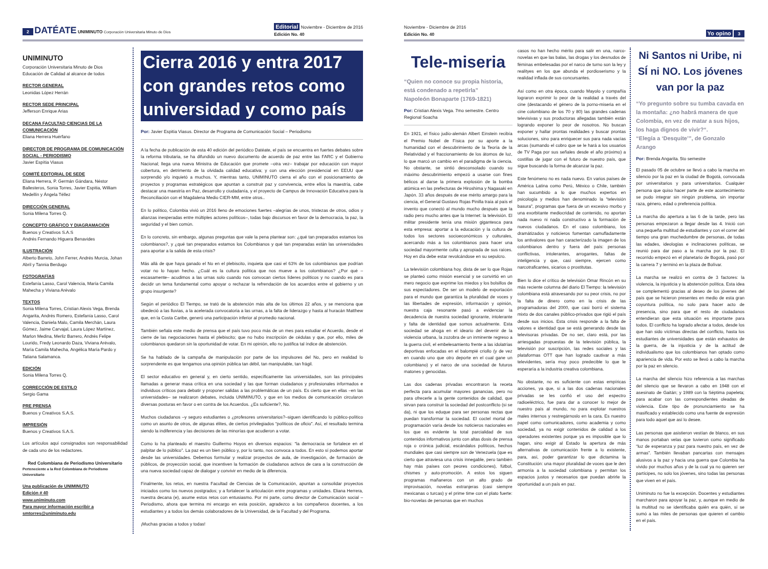2 DATÉATE UNIMINUTO Corporación Universitaria Minuto de Dios
Editorial Noviembre - Diciembre de 2016
Edición No. 40
UNIMINUTO
Corporación Universitaria Minuto de Dios
Educación de Calidad al alcance de todos
RECTOR GENERAL
Leonidas López Herrán
RECTOR SEDE PRINCIPAL
Jefferson Enrique Arias
DECANA FACULTAD CIENCIAS DE LA COMUNICACIÓN
Eliana Herrera Huérfano
DIRECTOR DE PROGRAMA DE COMUNICACIÓN SOCIAL - PERIODISMO
Javier Espítia Viasus
COMITÉ EDITORIAL DE SEDE
Eliana Herrera, P. Germán Gándara, Néstor Ballesteros, Sonia Torres, Javier Espitia, William Medellín y Ángela Téllez
DIRECCIÓN GENERAL
Sonia Milena Torres Q.
CONCEPTO GRÁFICO Y DIAGRAMACIÓN
Buenos y Creativos S.A.S
Andrés Fernando Higuera Benavides
ILUSTRACIÓN
Alberto Barreto, John Ferrer, Andrés Murcia, Johan Abril y Tannia Berdugo
FOTOGRAFÍAS
Estefanía Lasso, Carol Valencia, María Camila Mahecha y Viviana Arévalo
TEXTOS
Sonia Milena Torres, Cristian Alexis Vega, Brenda Angarita, Andrés Romero, Estefanía Lasso, Carol Valencia, Daniela Malo, Camila Merchán, Laura Gómez, Jaime Carvajal, Laura López Martínez, Marlon Medina, Merliz Barrero, Andrés Felipe Lourido, Fredy Leonardo Daza, Viviana Arévalo, María Camila Mahecha, Angélica María Pardo y Tatiana Salamanca.
EDICIÓN
Sonia Milena Torres Q.
CORRECCIÓN DE ESTILO
Sergio Gama
PRE PRENSA
Buenos y Creativos S.A.S.
IMPRESIÓN
Buenos y Creativos S.A.S.
Los artículos aquí consignados son responsabilidad de cada uno de los redactores.
Red Colombiana de Periodismo Universitario
Perteneciente a la Red Colombiana de Periodismo Universitario
Una publicación de UNIMINUTO
Edición # 40
www.uniminuto.com
Para mayor información escribir a
smtorres@uniminuto.edu
Cierra 2016 y entra 2017 con grandes retos como universidad y como país
Por: Javier Espitia Viasus. Director de Programa de Comunicación Social – Periodismo
A la fecha de publicación de esta 40 edición del periódico Datéate, el país se encuentra en fuertes debates sobre la reforma tributaria, se ha difundido un nuevo documento de acuerdo de paz entre las FARC y el Gobierno Nacional; llega una nueva Ministra de Educación que promete –otra vez– trabajar por educación con mayor cobertura, en detrimento de la olvidada calidad educativa; y con una elección presidencial en EEUU que sorprendió y/o inquietó a muchos. Y, mientras tanto, UNIMINUTO cierra el año con el posicionamiento de proyectos y programas estratégicos que apuntan a construir paz y convivencia, entre ellos la maestría, cabe destacar una maestría en Paz, desarrollo y ciudadanía, y el proyecto de Campus de Innovación Educativa para la Reconciliación con el Magdalena Medio CIER-MM, entre otros..
En lo político, Colombia vivió un 2016 lleno de emociones fuertes –alegrías de unos, tristezas de otros, odios y alianzas inesperadas entre múltiples actores políticos–, todas bajo discursos en favor de la democracia, la paz, la seguridad y el bien común.
En lo concreto, sin embargo, algunas preguntas que vale la pena plantear son: ¿qué tan preparados estamos los colombianos?, y ¿qué tan preparados estamos los Colombianos y qué tan preparadas están las universidades para aportar a la salida de esta crisis?
Más allá de que haya ganado el No en el plebiscito, inquieta que casi el 63% de los colombianos que podrían votar no lo hayan hecho. ¿Cuál es la cultura política que nos mueve a los colombianos? ¿Por qué –escasamente– acudimos a las urnas solo cuando nos convocan ciertos líderes políticos y no cuando es para decidir un tema fundamental como apoyar o rechazar la refrendación de los acuerdos entre el gobierno y un grupo insurgente?
Según el periódico El Tiempo, se trató de la abstención más alta de los últimos 22 años, y se menciona que obedeció a las lluvias, a la acelerada convocatoria a las urnas, a la falta de liderazgo y hasta al huracán Matthew que, en la Costa Caribe, generó una participación inferior al promedio nacional.
También señala este medio de prensa que el país tuvo poco más de un mes para estudiar el Acuerdo, desde el cierre de las negociaciones hasta el plebiscito; que no hubo inscripción de cédulas y que, por ello, miles de colombianos quedaron sin la oportunidad de votar. En mi opinión, ello no justifica tal índice de abstención.
Se ha hablado de la campaña de manipulación por parte de los impulsores del No, pero en realidad lo sorprendente es que tengamos una opinión pública tan débil, tan manipulable, tan frágil.
El sector educativo en general y, en cierto sentido, específicamente las universidades, son las principales llamadas a generar masa crítica en una sociedad y las que forman ciudadanos y profesionales informados e individuos críticos para debatir y proponer salidas a las problemáticas de un país. Es cierto que en ellas –en las universidades– se realizaron debates, incluida UNIMINUTO, y que en los medios de comunicación circularon diversas posturas en favor o en contra de los Acuerdos. ¿Es suficiente?, No.
Muchos ciudadanos –y seguro estudiantes o ¿profesores universitarios?–siguen identificando lo público-político como un asunto de otros, de algunas élites, de ciertos privilegiados “políticos de oficio”. Así, el resultado termina siendo la indiferencia y las decisiones de las minorías que acudieron a votar.
Como lo ha planteado el maestro Guillermo Hoyos en diversos espacios: “la democracia se fortalece en el palpitar de lo público”. La paz es un bien público y, por lo tanto, nos convoca a todos. En esto sí podemos aportar desde las universidades. Debemos formular y realizar proyectos de aula, de investigación, de formación de públicos, de proyección social, que incentiven la formación de ciudadanos activos de cara a la construcción de una nueva sociedad capaz de dialogar y convivir en medio de la diferencia.
Finalmente, los retos, en nuestra Facultad de Ciencias de la Comunicación, apuntan a consolidar proyectos iniciados como los nuevos postgrados; y a fortalecer la articulación entre programas y unidades. Eliana Herrera, nuestra decana (e), asume estos retos con entusiasmo. Por mi parte, como director de Comunicación social – Periodismo, ahora que termina mi encargo en esta posición, agradezco a los compañeros docentes, a los estudiantes y a todos los demás colaboradores de la Universidad, de la Facultad y del Programa.
¡Muchas gracias a todos y todas!
Noviembre - Diciembre de 2016
Edición No. 40
Yo opino 3
Tele-miseria
“Quien no conoce su propia historia, está condenado a repetirla”
Napoleón Bonaparte (1769-1821)
Por: Cristian Alexis Vega. 7mo semestre. Centro Regional Soacha
En 1921, el físico judío-alemán Albert Einstein recibía el Premio Nobel de Física por su aporte a la humanidad con el descubrimiento de la Teoría de la Relatividad y el fraccionamiento de los átomos de luz, lo que marcó un cambio en el paradigma de la ciencia. No obstante, se sintió desconsolado cuando su máximo descubrimiento empezó a usarse con fines bélicos al darse la primera explosión de la bomba atómica en las prefecturas de Hiroshima y Nagasaki en Japón. 33 años después de ese mérito amargo para la ciencia, el General Gustavo Rojas Pinilla traía al país el invento que conectó al mundo mucho después que la radio pero mucho antes que la Internet: la televisión. El militar presidente tenía una misión gigantesca para esta empresa: aportar a la educación y la cultura de todos los sectores socioeconómicos y culturales, acercando más a los colombianos para hacer una sociedad mayormente culta y apropiada de sus raíces. Hoy en día debe estar revolcándose en su sepulcro.
La televisión colombiana hoy, dista de ser lo que Rojas se planteó como misión esencial y se convirtió en un mero negocio que exprime los miedos y los bolsillos de sus espectadores. De ser un modelo de exportación para el mundo que garantiza la pluralidad de voces y las libertades de expresión, información y opinión, nuestra caja resonante pasó a evidenciar la decadencia de nuestra sociedad ignorante, intolerante y falta de identidad que somos actualmente. Esta sociedad se ahoga en el ideario del devenir de la violencia urbana, la zozobra de un inminente regreso a la guerra civil, el embelesamiento frente a las idolatrías deportivas enfocadas en el balompié criollo (y de vez en cuando uno que otro deporte en el cual gane un colombiano) y el narco de una sociedad de futuros matones y genocidas.
Las dos cadenas privadas encontraron la receta perfecta para acumular mayores ganancias, pero no para ofrecerle a la gente contenidos de calidad, que sirvan para construir la sociedad del postconflicto (si se da), ni que los eduque para ser personas rectas que puedan transformar la sociedad. El coctel mortal de programación varía desde los noticieros nacionales en los que es evidente la total parcialidad de sus contenidos informativos junto con altas dosis de prensa roja o crónica judicial, escándalos políticos, hechos mundiales que casi siempre son de Venezuela (que es cierto que atraviesa una crisis innegable, pero también hay más países con peores condiciones), fútbol, chismes y auto-promoción. A estos los siguen programas mañaneros con un alto grado de improvisación, novelas extranjeras (casi siempre mexicanas o turcas) y el prime time con el plato fuerte: bio-novelas de personas que en muchos
casos no han hecho mérito para salir en una, narco-novelas en que las balas, las drogas y los desnudos de féminas embelesadas por el narco de turno son la ley y realityes en los que abunda el pordioserismo y la realidad inflada de sus concursantes.
Así como en otra época, cuando Mayolo y compañía lograron exprimir lo peor de la realidad a través del cine (destacando el género de la porno-miseria en el cine colombiano de los 70 y 80) las grandes cadenas televisivas y sus productoras allegadas también están logrando exponer lo peor de nosotros. No buscan exponer y hallar prontas realidades y buscar prontas soluciones, sino para enriquecer sus para nada vacías arcas (sumando el cobro que se le hará a los usuarios de TV Paga por sus señales desde el año próximo) a costillas de jugar con el futuro de nuestro país, que sigue buscando la forma de alcanzar la paz.
Este fenómeno no es nada nuevo. En varios países de América Latina como Perú, México o Chile, también han sucumbido a lo que muchos expertos en psicología y medios han denominado la “televisión basura”, programas que fuera de un excesivo morbo y una exorbitante mediocridad de contenido, no aportan nada nuevo ni nada constructivo a la formación de nuevos ciudadanos. En el caso colombiano, los dramátizados y noticieros fomentan camufladamente los antivalores que han caracterizado la imagen de los colombianos dentro y fuera del país: personas conflictivas, intolerantes, arrogantes, faltas de inteligencia y que, casi siempre, ejercen como narcotraficantes, sicarios o prostitutas.
Bien lo dice el crítico de televisión Omar Rincón en su más reciente columna del diario El Tiempo: la televisión colombiana está atravesando por su peor crisis, no por la falta de dinero como en la crisis de las programadoras del 2000, que casi borró el sistema mixto de dos canales público-privados que rigió el país desde sus inicios. Esta crisis responde a la falta de valores e identidad que se está generando desde las televisoras privadas. De no ser, claro está, por las arriesgadas propuestas de la televisión pública, la televisión por suscripción, las redes sociales y las plataformas OTT que han logrado cautivar a más televidentes, sería muy poco predecible lo que le esperaría a la industria creativa colombiana.
No obstante, no es suficiente con estas empíricas acciones, ya que, si a las dos cadenas nacionales privadas se les confió el uso del espectro radioeléctrico, fue para dar a conocer lo mejor de nuestro país al mundo, no para explotar nuestros males internos y restregárnoslo en la cara. Es nuestro papel como comunicadores, como academia y como sociedad, ya no exigir contenidos de calidad a los operadores existentes porque ya es imposible que lo hagan, sino exigir al Estado la apertura de más alternativas de comunicación frente a lo existente, para, así, poder garantizar lo que dictamina la Constitución: una mayor pluralidad de voces que le den armonía a la sociedad colombiana y permitan los espacios justos y necesarios que puedan abrirle la oportunidad a un país en paz.
Ni Santos ni Uribe, ni SÍ ni NO. Los jóvenes van por la paz
“Yo pregunto sobre su tumba cavada en la montaña: ¿no habrá manera de que Colombia, en vez de matar a sus hijos, los haga dignos de vivir?“.
“Elegía a ‘Desquite’”, de Gonzalo Arango
Por: Brenda Angarita. 5to semestre
El pasado 05 de octubre se llevó a cabo la marcha en silencio por la paz en la ciudad de Bogotá, convocada por universitarios y para universitarios. Cualquier persona que quiso hacer parte de este acontecimiento se pudo integrar sin ningún problema, sin importar raza, género, edad o preferencia política.
La marcha dio apertura a las 6 de la tarde, pero las personas empezaron a llegar desde las 4. Inició con una pequeña multitud de estudiantes y con el correr del tiempo una gran muchedumbre de personas, de todas las edades, ideologías e inclinaciones políticas, se reunió para dar paso a la marcha por la paz. El recorrido empezó en el planetario de Bogotá, pasó por la carrera 7 y terminó en la plaza de Bolívar.
La marcha se realizó en contra de 3 factores: la violencia, la injusticia y la abstención política. Esta idea se complementó gracias al deseo de los jóvenes del país que se hicieron presentes en medio de esta gran coyuntura política, no solo para hacer acto de presencia, sino para que el resto de ciudadanos entendieran que esta situación es importante para todos. El conflicto ha logrado afectar a todos, desde los que han sido víctimas directas del conflicto, hasta los estudiantes de universidades que están exhaustos de la guerra, de la injusticia y de la actitud de individualismo que los colombianos han optado como apariencia de vida. Por esto se llevó a cabo la marcha por la paz en silencio.
La marcha del silencio hizo referencia a las marchas del silencio que se llevaron a cabo en 1948 con el asesinato de Gaitán; y 1989 con la Séptima papeleta; para acabar con las correspondientes oleadas de violencia. Este tipo de pronunciamiento se ha masificado y establecido como una fuente de expresión para todo aquel que así lo desee.
Las personas que asistieron vestían de blanco, en sus manos portaban velas que tuvieron como significado “luz de esperanza y paz para nuestro país, en vez de armas”. También llevaban pancartas con mensajes alusivos a la paz y hacia una guerra que Colombia ha vivido por muchos años y de la cual ya no quieren ser partícipes, no solo los jóvenes, sino todas las personas que viven en el país.
Uniminuto no fue la excepción. Docentes y estudiantes marcharon para apoyar la paz, y, aunque en medio de la multitud no se identificaba quién era quién, sí se sumó a las miles de personas que quieren el cambio en el país.